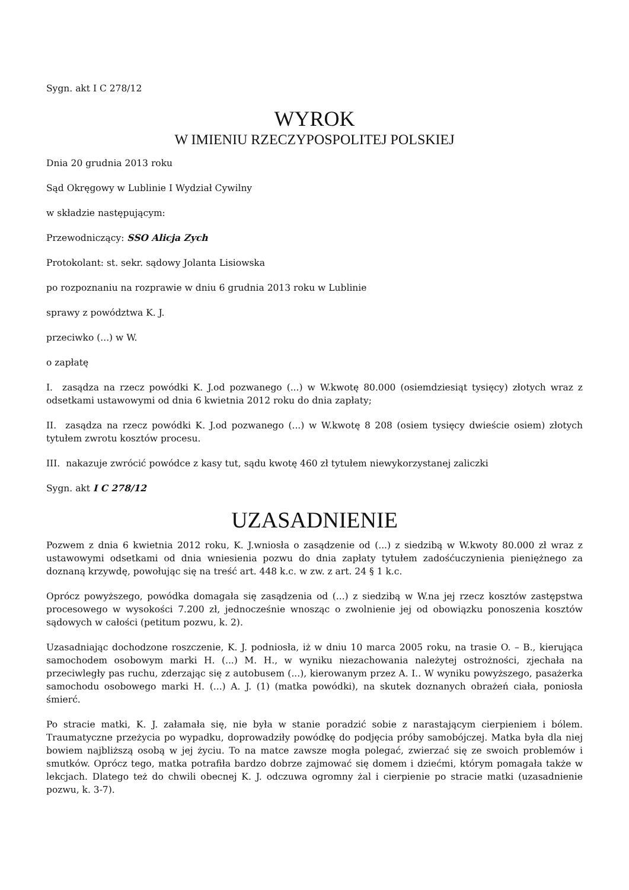Sygn. akt I C 278/12
WYROK
W IMIENIU RZECZYPOSPOLITEJ POLSKIEJ
Dnia 20 grudnia 2013 roku
Sąd Okręgowy w Lublinie I Wydział Cywilny
w składzie następującym:
Przewodniczący: SSO Alicja Zych
Protokolant: st. sekr. sądowy Jolanta Lisiowska
po rozpoznaniu na rozprawie w dniu 6 grudnia 2013 roku w Lublinie
sprawy z powództwa K. J.
przeciwko (...) w W.
o zapłatę
I. zasądza na rzecz powódki K. J.od pozwanego (...) w W.kwotę 80.000 (osiemdziesiąt tysięcy) złotych wraz z odsetkami ustawowymi od dnia 6 kwietnia 2012 roku do dnia zapłaty;
II. zasądza na rzecz powódki K. J.od pozwanego (...) w W.kwotę 8 208 (osiem tysięcy dwieście osiem) złotych tytułem zwrotu kosztów procesu.
III. nakazuje zwrócić powódce z kasy tut, sądu kwotę 460 zł tytułem niewykorzystanej zaliczki
Sygn. akt I C 278/12
UZASADNIENIE
Pozwem z dnia 6 kwietnia 2012 roku, K. J.wniosła o zasądzenie od (...) z siedzibą w W.kwoty 80.000 zł wraz z ustawowymi odsetkami od dnia wniesienia pozwu do dnia zapłaty tytułem zadośćuczynienia pieniężnego za doznaną krzywdę, powołując się na treść art. 448 k.c. w zw. z art. 24 § 1 k.c.
Oprócz powyższego, powódka domagała się zasądzenia od (...) z siedzibą w W.na jej rzecz kosztów zastępstwa procesowego w wysokości 7.200 zł, jednocześnie wnosząc o zwolnienie jej od obowiązku ponoszenia kosztów sądowych w całości (petitum pozwu, k. 2).
Uzasadniając dochodzone roszczenie, K. J. podniosła, iż w dniu 10 marca 2005 roku, na trasie O. – B., kierująca samochodem osobowym marki H. (...) M. H., w wyniku niezachowania należytej ostrożności, zjechała na przeciwległy pas ruchu, zderzając się z autobusem (...), kierowanym przez A. I.. W wyniku powyższego, pasażerka samochodu osobowego marki H. (...) A. J. (1) (matka powódki), na skutek doznanych obrażeń ciała, poniosła śmierć.
Po stracie matki, K. J. załamała się, nie była w stanie poradzić sobie z narastającym cierpieniem i bólem. Traumatyczne przeżycia po wypadku, doprowadziły powódkę do podjęcia próby samobójczej. Matka była dla niej bowiem najbliższą osobą w jej życiu. To na matce zawsze mogła polegać, zwierzać się ze swoich problemów i smutków. Oprócz tego, matka potrafiła bardzo dobrze zajmować się domem i dziećmi, którym pomagała także w lekcjach. Dlatego też do chwili obecnej K. J. odczuwa ogromny żal i cierpienie po stracie matki (uzasadnienie pozwu, k. 3-7).